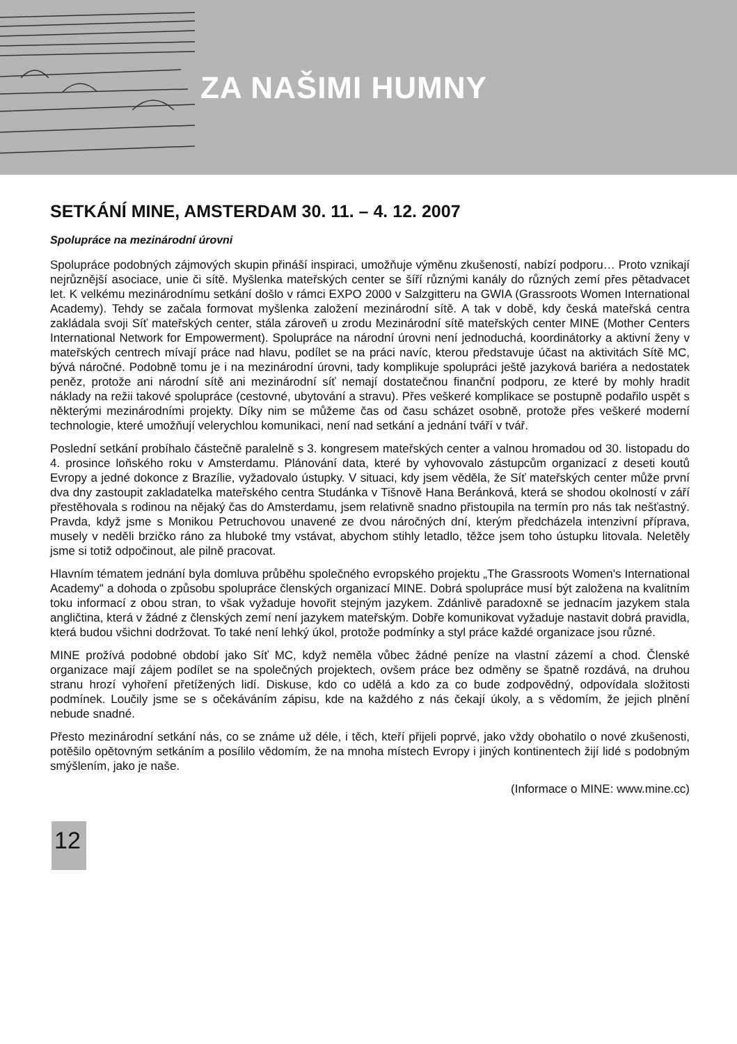ZA NAŠIMI HUMNY
SETKÁNÍ MINE, AMSTERDAM 30. 11. – 4. 12. 2007
Spolupráce na mezinárodní úrovni
Spolupráce podobných zájmových skupin přináší inspiraci, umožňuje výměnu zkušeností, nabízí podporu… Proto vznikají nejrůznější asociace, unie či sítě. Myšlenka mateřských center se šíří různými kanály do různých zemí přes pětadvacet let. K velkému mezinárodnímu setkání došlo v rámci EXPO 2000 v Salzgitteru na GWIA (Grassroots Women International Academy). Tehdy se začala formovat myšlenka založení mezinárodní sítě. A tak v době, kdy česká mateřská centra zakládala svoji Síť mateřských center, stála zároveň u zrodu Mezinárodní sítě mateřských center MINE (Mother Centers International Network for Empowerment). Spolupráce na národní úrovni není jednoduchá, koordinátorky a aktivní ženy v mateřských centrech mívají práce nad hlavu, podílet se na práci navíc, kterou představuje účast na aktivitách Sítě MC, bývá náročné. Podobně tomu je i na mezinárodní úrovni, tady komplikuje spolupráci ještě jazyková bariéra a nedostatek peněz, protože ani národní sítě ani mezinárodní síť nemají dostatečnou finanční podporu, ze které by mohly hradit náklady na režii takové spolupráce (cestovné, ubytování a stravu). Přes veškeré komplikace se postupně podařilo uspět s některými mezinárodními projekty. Díky nim se můžeme čas od času scházet osobně, protože přes veškeré moderní technologie, které umožňují velerychlou komunikaci, není nad setkání a jednání tváří v tvář.
Poslední setkání probíhalo částečně paralelně s 3. kongresem mateřských center a valnou hromadou od 30. listopadu do 4. prosince loňského roku v Amsterdamu. Plánování data, které by vyhovovalo zástupcům organizací z deseti koutů Evropy a jedné dokonce z Brazílie, vyžadovalo ústupky. V situaci, kdy jsem věděla, že Síť mateřských center může první dva dny zastoupit zakladatelka mateřského centra Studánka v Tišnově Hana Beránková, která se shodou okolností v září přestěhovala s rodinou na nějaký čas do Amsterdamu, jsem relativně snadno přistoupila na termín pro nás tak nešťastný. Pravda, když jsme s Monikou Petruchovou unavené ze dvou náročných dní, kterým předcházela intenzivní příprava, musely v neděli brzičko ráno za hluboké tmy vstávat, abychom stihly letadlo, těžce jsem toho ústupku litovala. Neletěly jsme si totiž odpočinout, ale pilně pracovat.
Hlavním tématem jednání byla domluva průběhu společného evropského projektu „The Grassroots Women's International Academy" a dohoda o způsobu spolupráce členských organizací MINE. Dobrá spolupráce musí být založena na kvalitním toku informací z obou stran, to však vyžaduje hovořit stejným jazykem. Zdánlivě paradoxně se jednacím jazykem stala angličtina, která v žádné z členských zemí není jazykem mateřským. Dobře komunikovat vyžaduje nastavit dobrá pravidla, která budou všichni dodržovat. To také není lehký úkol, protože podmínky a styl práce každé organizace jsou různé.
MINE prožívá podobné období jako Síť MC, když neměla vůbec žádné peníze na vlastní zázemí a chod. Členské organizace mají zájem podílet se na společných projektech, ovšem práce bez odměny se špatně rozdává, na druhou stranu hrozí vyhoření přetížených lidí. Diskuse, kdo co udělá a kdo za co bude zodpovědný, odpovídala složitosti podmínek. Loučily jsme se s očekáváním zápisu, kde na každého z nás čekají úkoly, a s vědomím, že jejich plnění nebude snadné.
Přesto mezinárodní setkání nás, co se známe už déle, i těch, kteří přijeli poprvé, jako vždy obohatilo o nové zkušenosti, potěšilo opětovným setkáním a posílilo vědomím, že na mnoha místech Evropy i jiných kontinentech žijí lidé s podobným smýšlením, jako je naše.
(Informace o MINE: www.mine.cc)
12